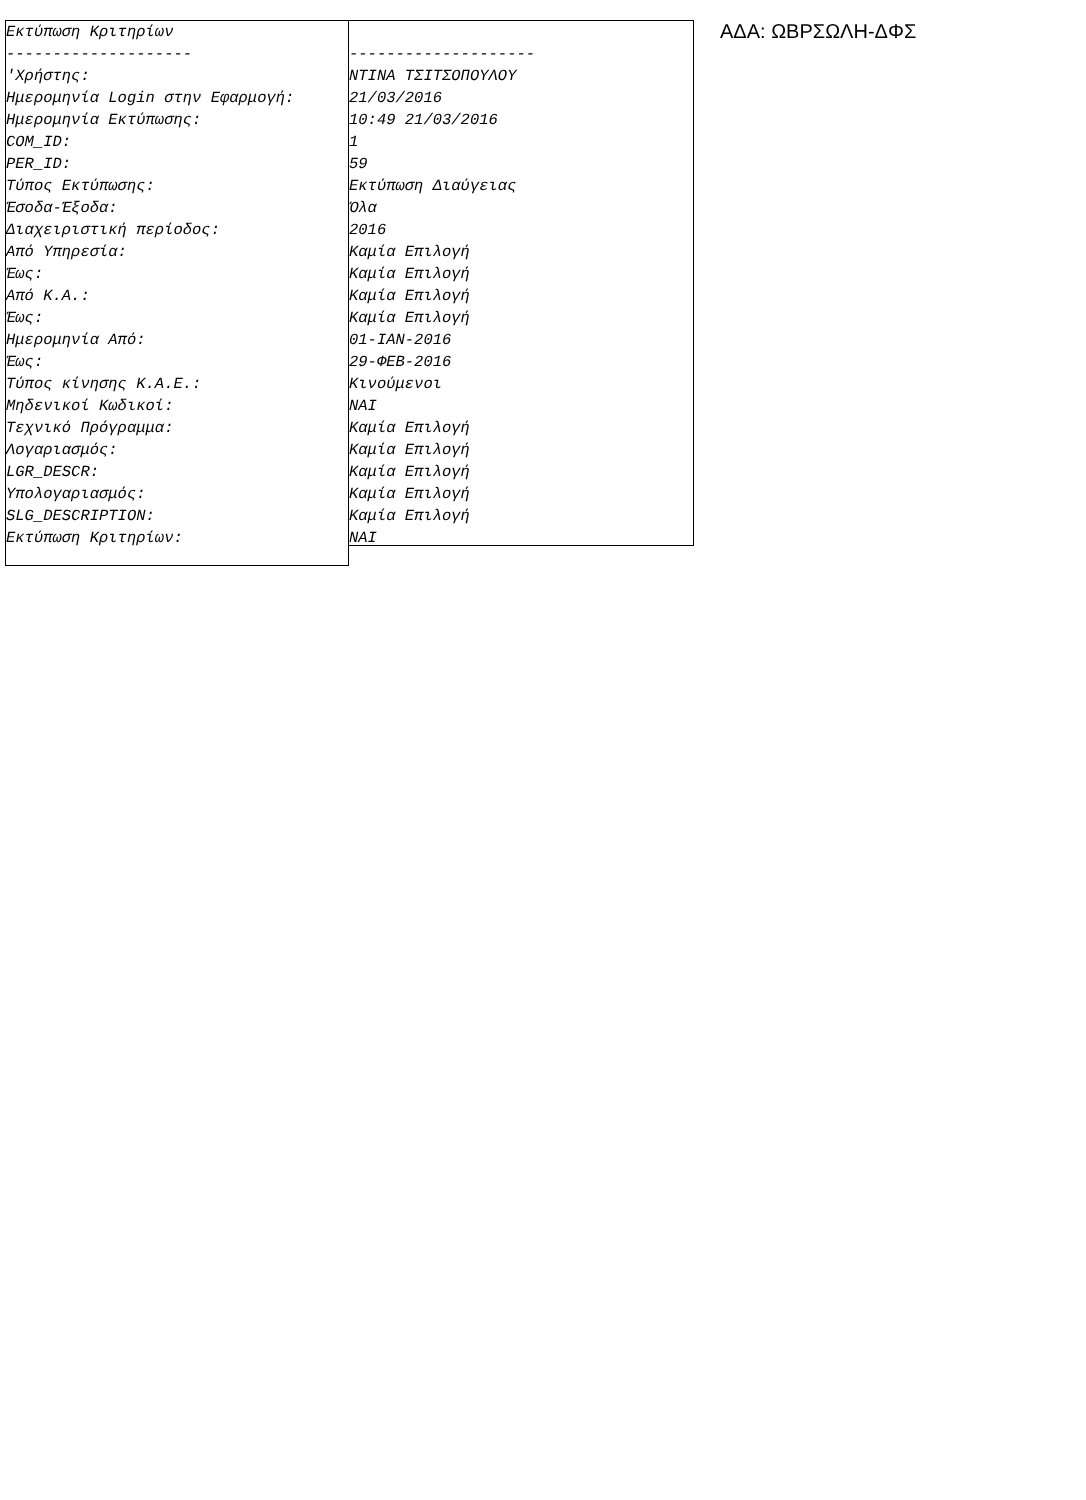Εκτύπωση Κριτηρίων -------------------- 'Χρήστης: Ημερομηνία Login στην Εφαρμογή: Ημερομηνία Εκτύπωσης: COM_ID: PER_ID: Τύπος Εκτύπωσης: Έσοδα-Έξοδα: Διαχειριστική περίοδος: Από Υπηρεσία: Έως: Από Κ.Α.: Έως: Ημερομηνία Από: Έως: Τύπος κίνησης Κ.Α.Ε.: Μηδενικοί Κωδικοί: Τεχνικό Πρόγραμμα: Λογαριασμός: LGR_DESCR: Υπολογαριασμός: SLG_DESCRIPTION: Εκτύπωση Κριτηρίων:
-------------------- ΝΤΙΝΑ ΤΣΙΤΣΟΠΟΥΛΟΥ 21/03/2016 10:49 21/03/2016 1 59 Εκτύπωση Διαύγειας Όλα 2016 Καμία Επιλογή Καμία Επιλογή Καμία Επιλογή Καμία Επιλογή 01-ΙΑΝ-2016 29-ΦΕΒ-2016 Κινούμενοι ΝΑΙ Καμία Επιλογή Καμία Επιλογή Καμία Επιλογή Καμία Επιλογή Καμία Επιλογή ΝΑΙ
ΑΔΑ: ΩΒΡΣΩΛΗ-ΔΦΣ